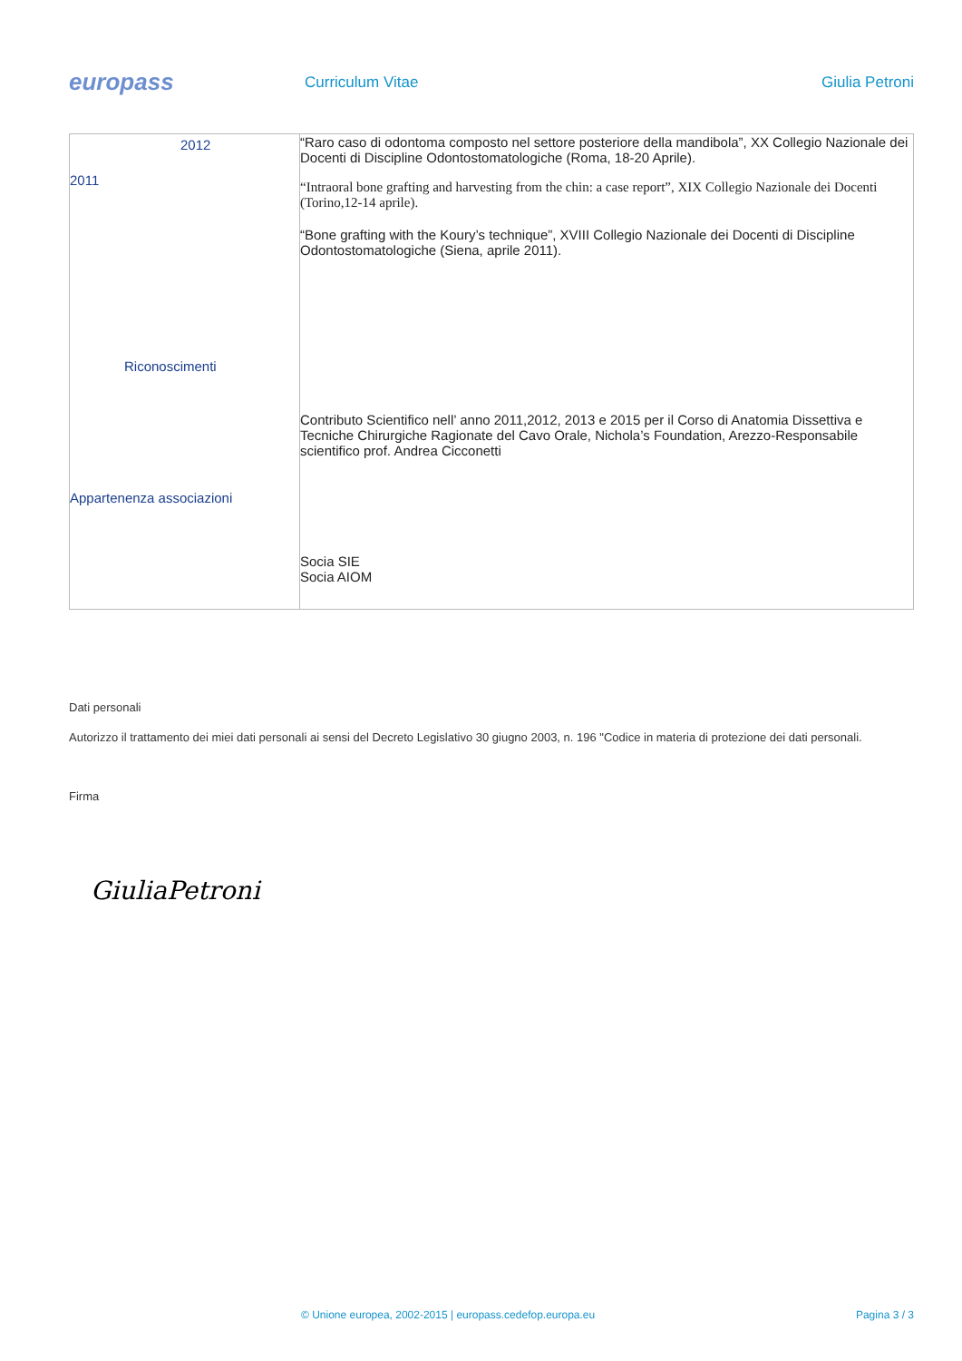europass
Curriculum Vitae Giulia Petroni
| 2012 2011 Riconoscimenti Appartenenza associazioni | “Raro caso di odontoma composto nel settore posteriore della mandibola”, XX Collegio Nazionale dei Docenti di Discipline Odontostomatologiche (Roma, 18-20 Aprile). “Intraoral bone grafting and harvesting from the chin: a case report”, XIX Collegio Nazionale dei Docenti (Torino,12-14 aprile). “Bone grafting with the Koury’s technique”, XVIII Collegio Nazionale dei Docenti di Discipline Odontostomatologiche (Siena, aprile 2011). Contributo Scientifico nell’ anno 2011,2012, 2013 e 2015 per il Corso di Anatomia Dissettiva e Tecniche Chirurgiche Ragionate del Cavo Orale, Nichola’s Foundation, Arezzo-Responsabile scientifico prof. Andrea Cicconetti Socia SIE Socia AIOM |
Dati personali
Autorizzo il trattamento dei miei dati personali ai sensi del Decreto Legislativo 30 giugno 2003, n. 196 "Codice in materia di protezione dei dati personali.
Firma
GiuliaPetroni
© Unione europea, 2002-2015 | europass.cedefop.europa.eu Pagina 3 / 3